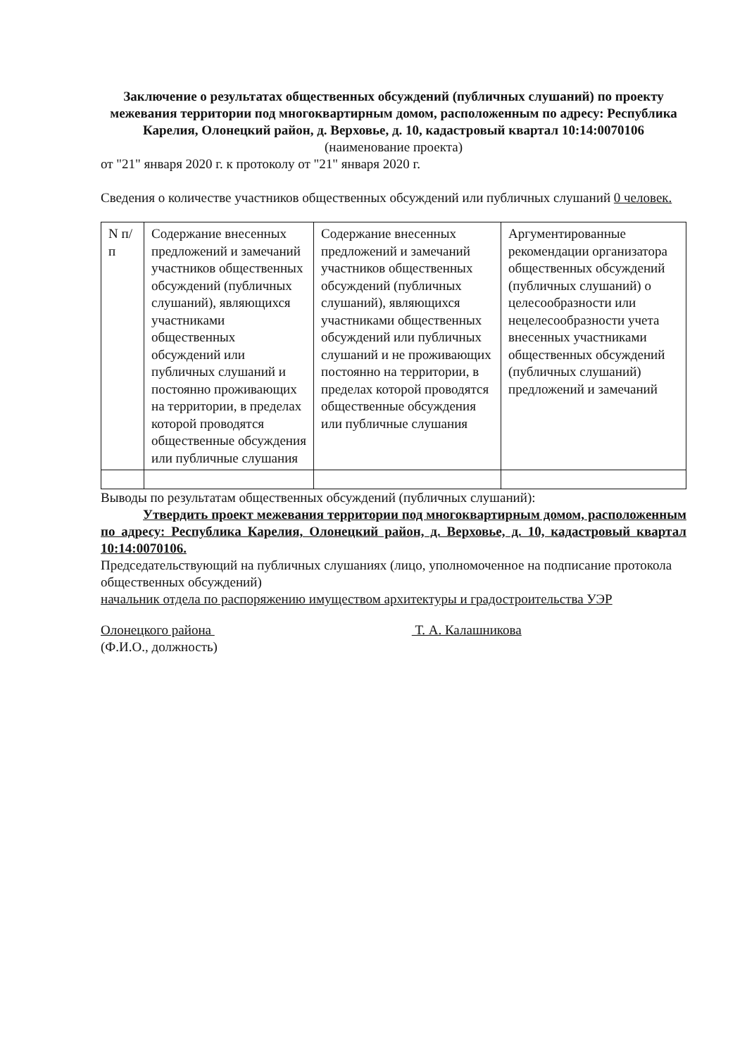Заключение о результатах общественных обсуждений (публичных слушаний) по проекту межевания территории под многоквартирным домом, расположенным по адресу: Республика Карелия, Олонецкий район, д. Верховье, д. 10, кадастровый квартал 10:14:0070106
(наименование проекта)
от "21" января 2020 г. к протоколу от "21" января 2020 г.
Сведения о количестве участников общественных обсуждений или публичных слушаний 0 человек.
| N п/п | Содержание внесенных предложений и замечаний участников общественных обсуждений (публичных слушаний), являющихся участниками общественных обсуждений или публичных слушаний и постоянно проживающих на территории, в пределах которой проводятся общественные обсуждения или публичные слушания | Содержание внесенных предложений и замечаний участников общественных обсуждений (публичных слушаний), являющихся участниками общественных обсуждений или публичных слушаний и не проживающих постоянно на территории, в пределах которой проводятся общественные обсуждения или публичные слушания | Аргументированные рекомендации организатора общественных обсуждений (публичных слушаний) о целесообразности или нецелесообразности учета внесенных участниками общественных обсуждений (публичных слушаний) предложений и замечаний |
Выводы по результатам общественных обсуждений (публичных слушаний):
Утвердить проект межевания территории под многоквартирным домом, расположенным по адресу: Республика Карелия, Олонецкий район, д. Верховье, д. 10, кадастровый квартал 10:14:0070106.
Председательствующий на публичных слушаниях (лицо, уполномоченное на подписание протокола общественных обсуждений)
начальник отдела по распоряжению имуществом архитектуры и градостроительства УЭР
Олонецкого района Т. А. Калашникова
(Ф.И.О., должность)